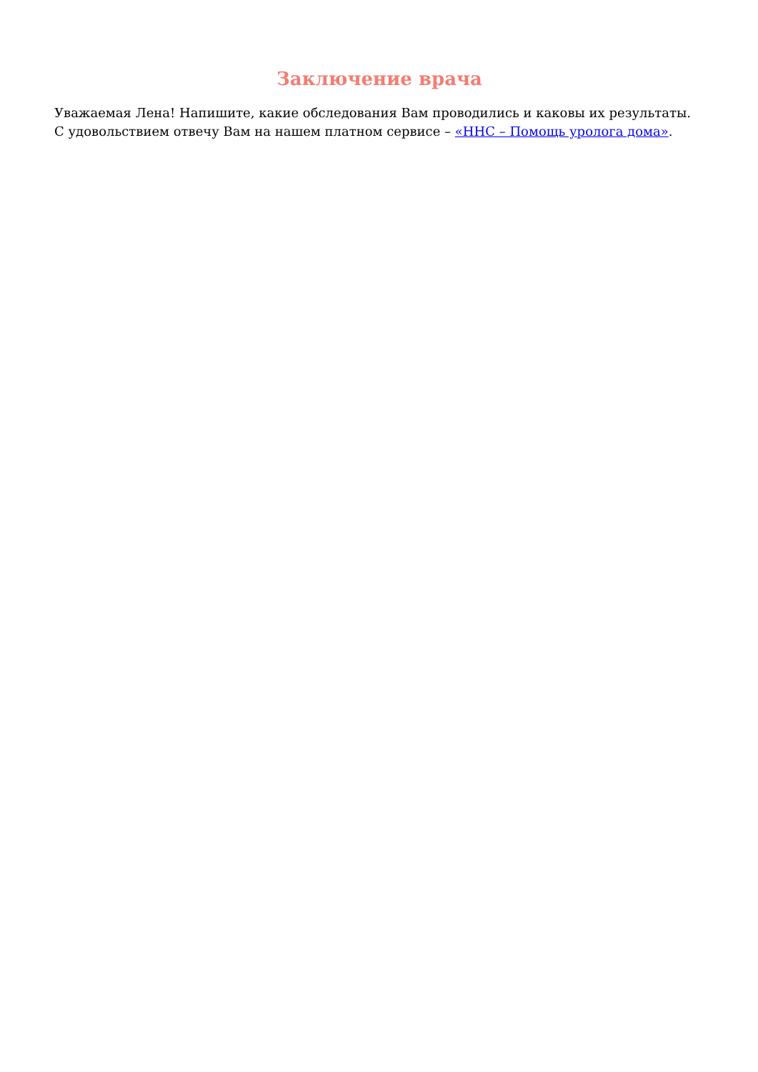Заключение врача
Уважаемая Лена! Напишите, какие обследования Вам проводились и каковы их результаты. С удовольствием отвечу Вам на нашем платном сервисе – «ННС – Помощь уролога дома».